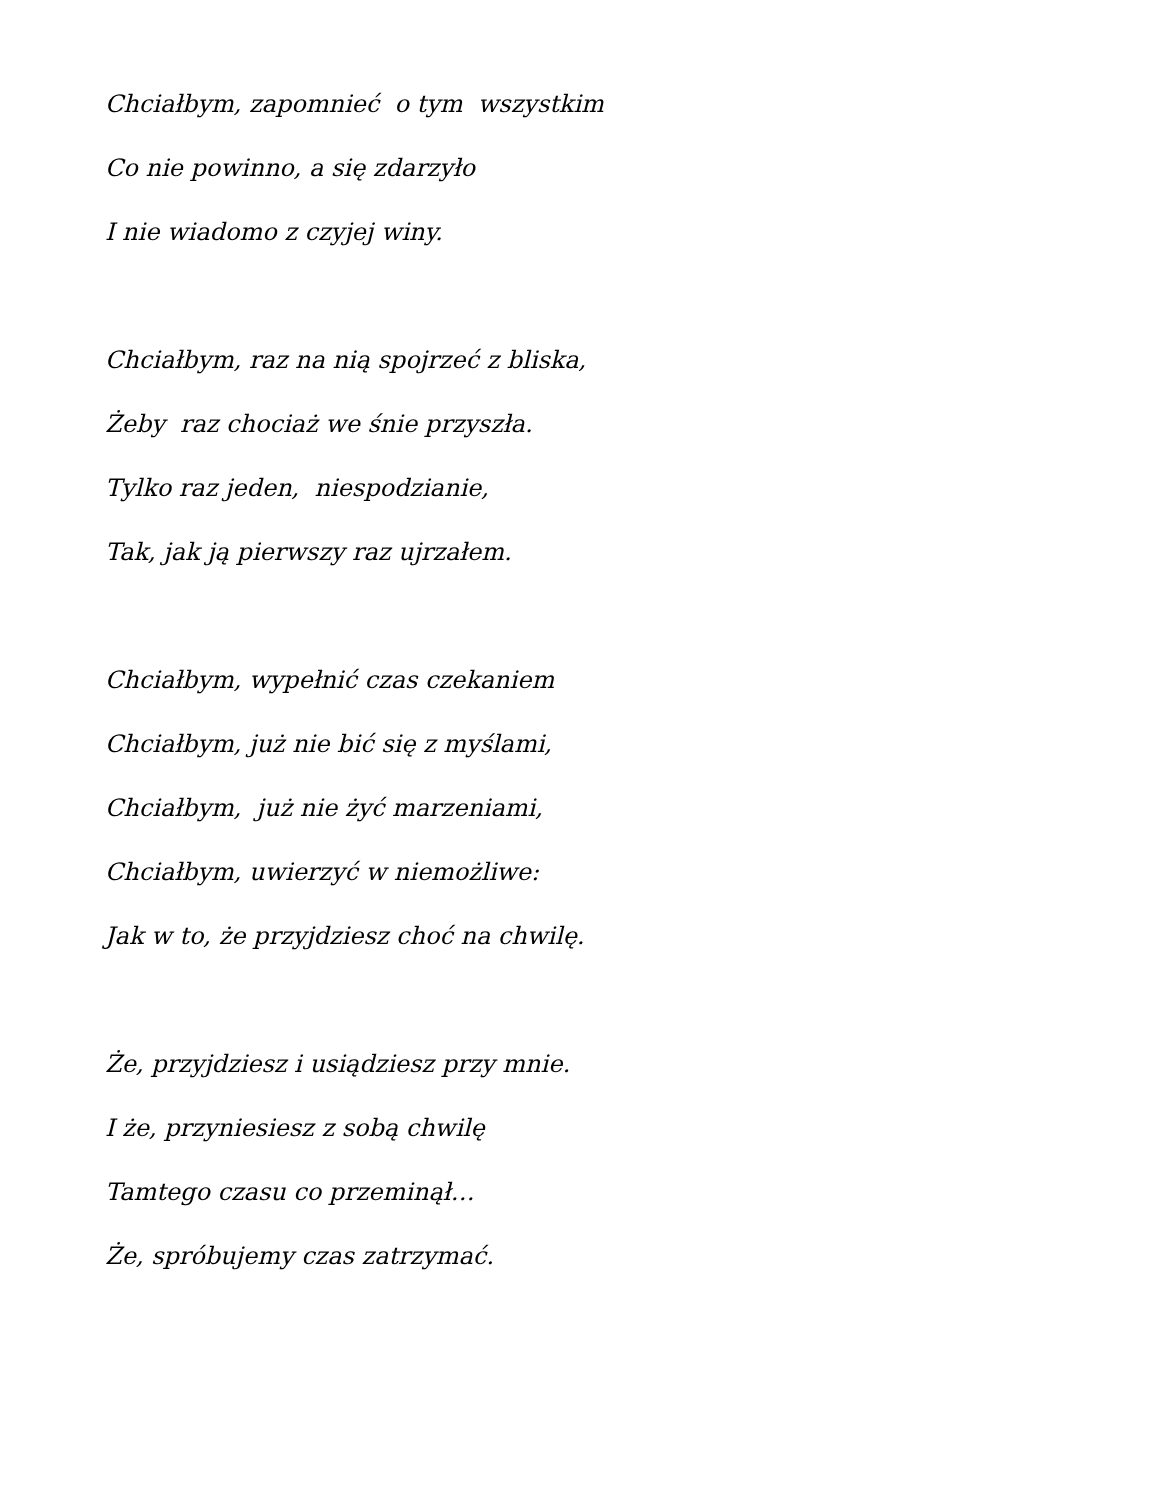Chciałbym, zapomnieć o tym wszystkim
Co nie powinno, a się zdarzyło
I nie wiadomo z czyjej winy.
Chciałbym, raz na nią spojrzeć z bliska,
Żeby raz chociaż we śnie przyszła.
Tylko raz jeden, niespodzianie,
Tak, jak ją pierwszy raz ujrzałem.
Chciałbym, wypełnić czas czekaniem
Chciałbym, już nie bić się z myślami,
Chciałbym, już nie żyć marzeniami,
Chciałbym, uwierzyć w niemożliwe:
Jak w to, że przyjdziesz choć na chwilę.
Że, przyjdziesz i usiądziesz przy mnie.
I że, przyniesiesz z sobą chwilę
Tamtego czasu co przeminął…
Że, spróbujemy czas zatrzymać.